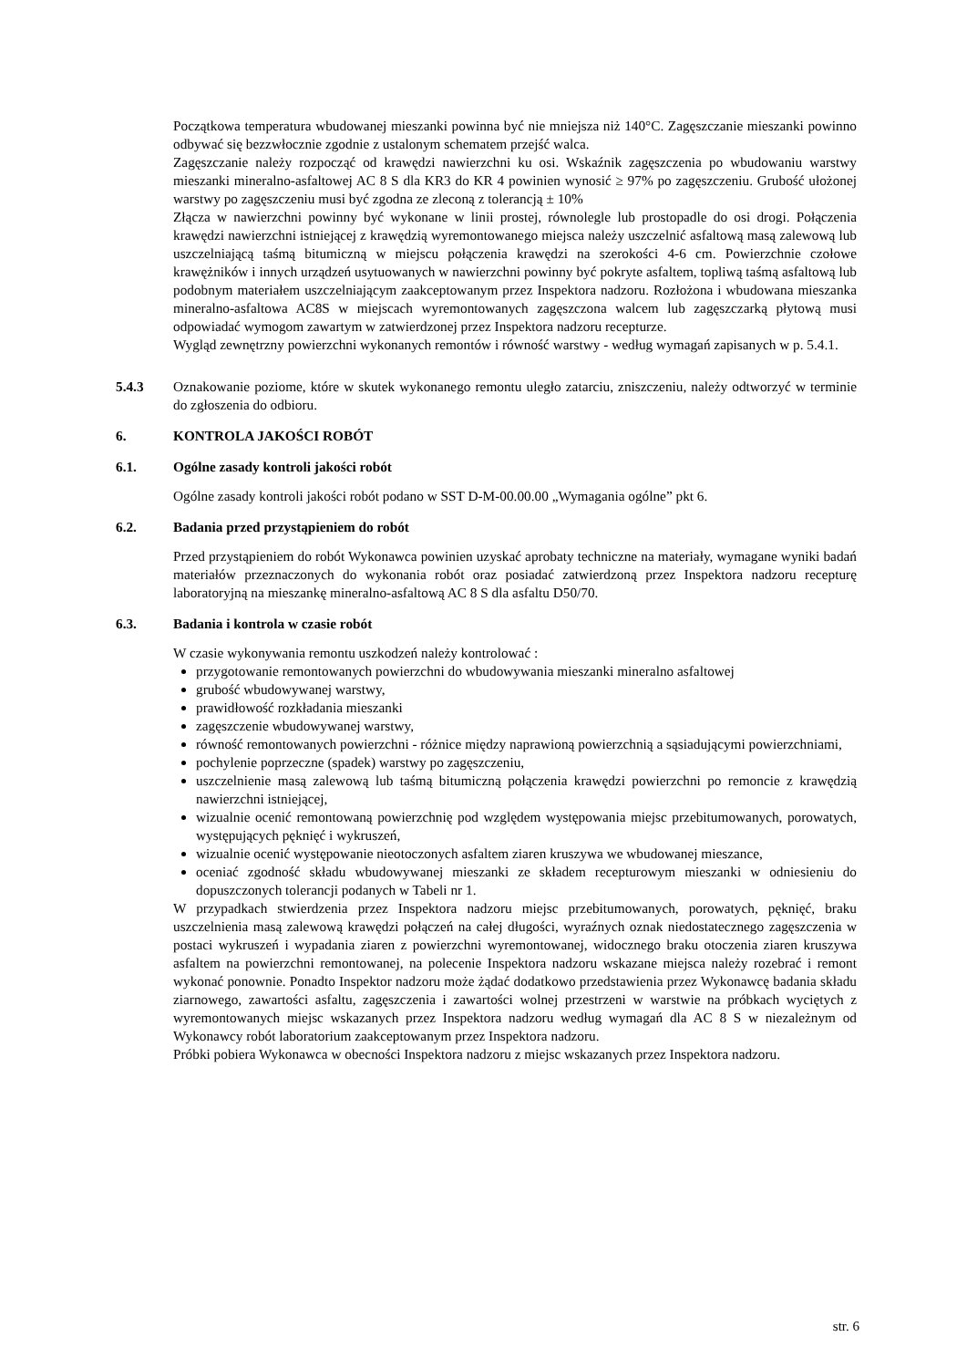Początkowa temperatura wbudowanej mieszanki powinna być nie mniejsza niż 140°C. Zagęszczanie mieszanki powinno odbywać się bezzwłocznie zgodnie z ustalonym schematem przejść walca.
Zagęszczanie należy rozpocząć od krawędzi nawierzchni ku osi. Wskaźnik zagęszczenia po wbudowaniu warstwy mieszanki mineralno-asfaltowej AC 8 S dla KR3 do KR 4 powinien wynosić ≥ 97% po zagęszczeniu. Grubość ułożonej warstwy po zagęszczeniu musi być zgodna ze zleconą z tolerancją ± 10%
Złącza w nawierzchni powinny być wykonane w linii prostej, równolegle lub prostopadle do osi drogi. Połączenia krawędzi nawierzchni istniejącej z krawędzią wyremontowanego miejsca należy uszczelnić asfaltową masą zalewową lub uszczelniającą taśmą bitumiczną w miejscu połączenia krawędzi na szerokości 4-6 cm. Powierzchnie czołowe krawężników i innych urządzeń usytuowanych w nawierzchni powinny być pokryte asfaltem, topliwą taśmą asfaltową lub podobnym materiałem uszczelniającym zaakceptowanym przez Inspektora nadzoru. Rozłożona i wbudowana mieszanka mineralno-asfaltowa AC8S w miejscach wyremontowanych zagęszczona walcem lub zagęszczarką płytową musi odpowiadać wymogom zawartym w zatwierdzonej przez Inspektora nadzoru recepturze.
Wygląd zewnętrzny powierzchni wykonanych remontów i równość warstwy - według wymagań zapisanych w p. 5.4.1.
5.4.3 Oznakowanie poziome, które w skutek wykonanego remontu uległo zatarciu, zniszczeniu, należy odtworzyć w terminie do zgłoszenia do odbioru.
6. KONTROLA JAKOŚCI ROBÓT
6.1. Ogólne zasady kontroli jakości robót
Ogólne zasady kontroli jakości robót podano w SST D-M-00.00.00 „Wymagania ogólne” pkt 6.
6.2. Badania przed przystąpieniem do robót
Przed przystąpieniem do robót Wykonawca powinien uzyskać aprobaty techniczne na materiały, wymagane wyniki badań materiałów przeznaczonych do wykonania robót oraz posiadać zatwierdzoną przez Inspektora nadzoru recepturę laboratoryjną na mieszankę mineralno-asfaltową AC 8 S dla asfaltu D50/70.
6.3. Badania i kontrola w czasie robót
W czasie wykonywania remontu uszkodzeń należy kontrolować :
przygotowanie remontowanych powierzchni do wbudowywania mieszanki mineralno asfaltowej
grubość wbudowywanej warstwy,
prawidłowość rozkładania mieszanki
zagęszczenie wbudowywanej warstwy,
równość remontowanych powierzchni - różnice między naprawioną powierzchnią a sąsiadującymi powierzchniami,
pochylenie poprzeczne (spadek) warstwy po zagęszczeniu,
uszczelnienie masą zalewową lub taśmą bitumiczną połączenia krawędzi powierzchni po remoncie z krawędzią nawierzchni istniejącej,
wizualnie ocenić remontowaną powierzchnię pod względem występowania miejsc przebitumowanych, porowatych, występujących pęknięć i wykruszeń,
wizualnie ocenić występowanie nieotoczonych asfaltem ziaren kruszywa we wbudowanej mieszance,
oceniać zgodność składu wbudowywanej mieszanki ze składem recepturowym mieszanki w odniesieniu do dopuszczonych tolerancji podanych w Tabeli nr 1.
W przypadkach stwierdzenia przez Inspektora nadzoru miejsc przebitumowanych, porowatych, pęknięć, braku uszczelnienia masą zalewową krawędzi połączeń na całej długości, wyraźnych oznak niedostatecznego zagęszczenia w postaci wykruszeń i wypadania ziaren z powierzchni wyremontowanej, widocznego braku otoczenia ziaren kruszywa asfaltem na powierzchni remontowanej, na polecenie Inspektora nadzoru wskazane miejsca należy rozebrać i remont wykonać ponownie. Ponadto Inspektor nadzoru może żądać dodatkowo przedstawienia przez Wykonawcę badania składu ziarnowego, zawartości asfaltu, zagęszczenia i zawartości wolnej przestrzeni w warstwie na próbkach wyciętych z wyremontowanych miejsc wskazanych przez Inspektora nadzoru według wymagań dla AC 8 S w niezależnym od Wykonawcy robót laboratorium zaakceptowanym przez Inspektora nadzoru.
Próbki pobiera Wykonawca w obecności Inspektora nadzoru z miejsc wskazanych przez Inspektora nadzoru.
str. 6